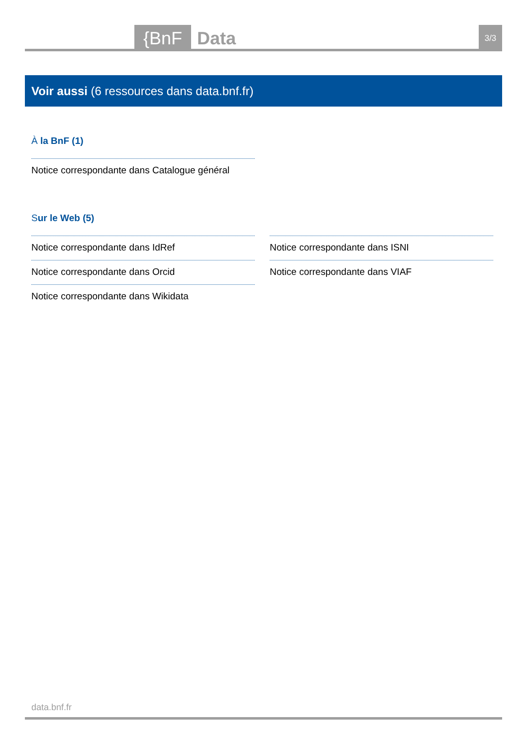{BnF Data 3/3
Voir aussi (6 ressources dans data.bnf.fr)
À la BnF (1)
Notice correspondante dans Catalogue général
Sur le Web (5)
Notice correspondante dans IdRef
Notice correspondante dans Orcid
Notice correspondante dans Wikidata
Notice correspondante dans ISNI
Notice correspondante dans VIAF
data.bnf.fr